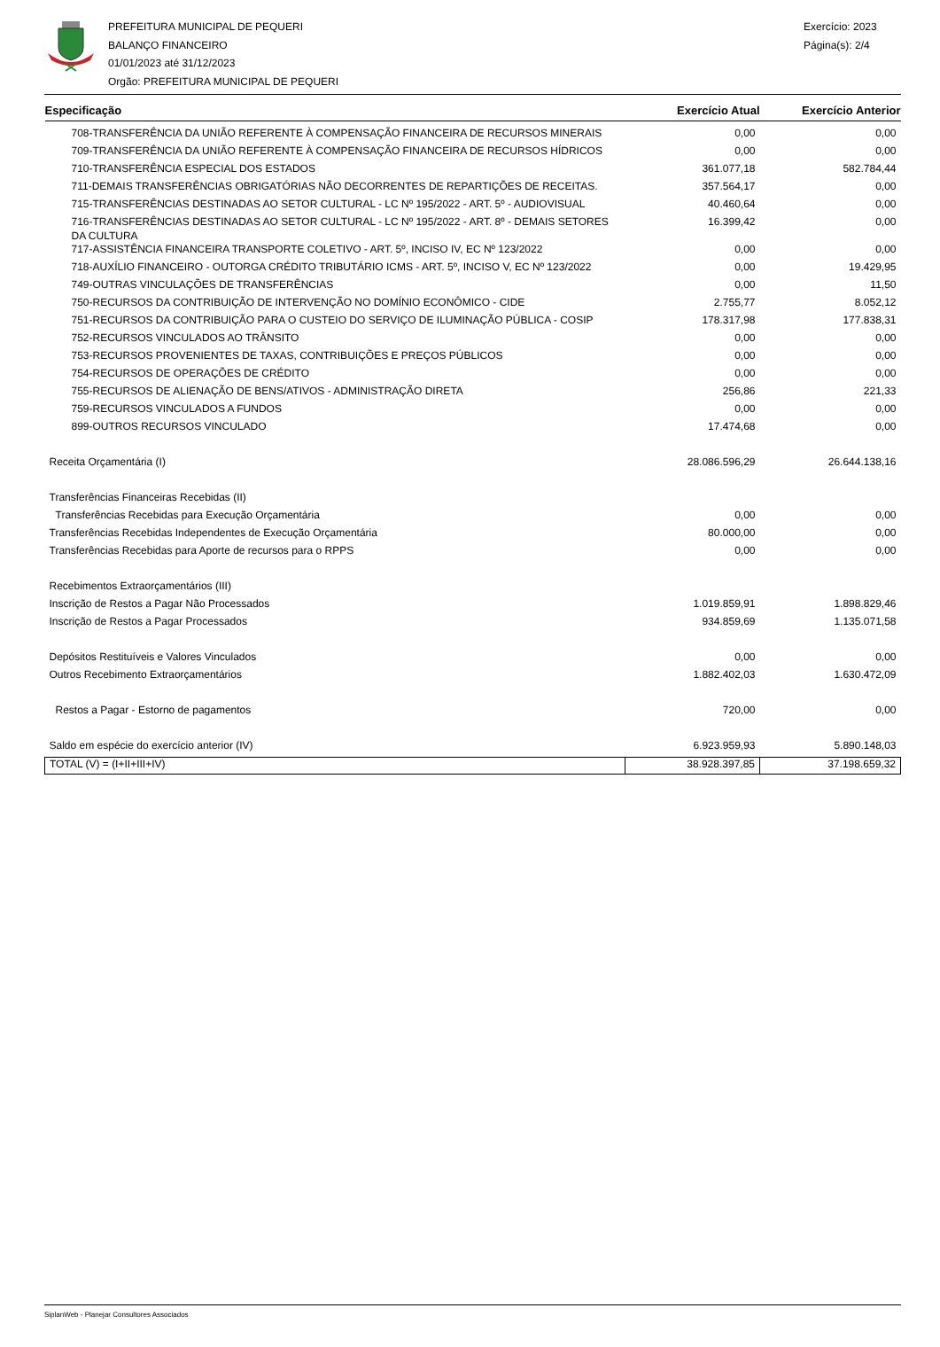PREFEITURA MUNICIPAL DE PEQUERI
BALANÇO FINANCEIRO
01/01/2023 até 31/12/2023
Orgão: PREFEITURA MUNICIPAL DE PEQUERI
Exercício: 2023
Página(s): 2/4
| Especificação | Exercício Atual | Exercício Anterior |
| --- | --- | --- |
| 708-TRANSFERÊNCIA DA UNIÃO REFERENTE À COMPENSAÇÃO FINANCEIRA DE RECURSOS MINERAIS | 0,00 | 0,00 |
| 709-TRANSFERÊNCIA DA UNIÃO REFERENTE À COMPENSAÇÃO FINANCEIRA DE RECURSOS HÍDRICOS | 0,00 | 0,00 |
| 710-TRANSFERÊNCIA ESPECIAL DOS ESTADOS | 361.077,18 | 582.784,44 |
| 711-DEMAIS TRANSFERÊNCIAS OBRIGATÓRIAS NÃO DECORRENTES DE REPARTIÇÕES DE RECEITAS. | 357.564,17 | 0,00 |
| 715-TRANSFERÊNCIAS DESTINADAS AO SETOR CULTURAL - LC Nº 195/2022 - ART. 5º - AUDIOVISUAL | 40.460,64 | 0,00 |
| 716-TRANSFERÊNCIAS DESTINADAS AO SETOR CULTURAL - LC Nº 195/2022 - ART. 8º - DEMAIS SETORES DA CULTURA | 16.399,42 | 0,00 |
| 717-ASSISTÊNCIA FINANCEIRA TRANSPORTE COLETIVO - ART. 5º, INCISO IV, EC Nº 123/2022 | 0,00 | 0,00 |
| 718-AUXÍLIO FINANCEIRO - OUTORGA CRÉDITO TRIBUTÁRIO ICMS - ART. 5º, INCISO V, EC Nº 123/2022 | 0,00 | 19.429,95 |
| 749-OUTRAS VINCULAÇÕES DE TRANSFERÊNCIAS | 0,00 | 11,50 |
| 750-RECURSOS DA CONTRIBUIÇÃO DE INTERVENÇÃO NO DOMÍNIO ECONÔMICO - CIDE | 2.755,77 | 8.052,12 |
| 751-RECURSOS DA CONTRIBUIÇÃO PARA O CUSTEIO DO SERVIÇO DE ILUMINAÇÃO PÚBLICA - COSIP | 178.317,98 | 177.838,31 |
| 752-RECURSOS VINCULADOS AO TRÂNSITO | 0,00 | 0,00 |
| 753-RECURSOS PROVENIENTES DE TAXAS, CONTRIBUIÇÕES E PREÇOS PÚBLICOS | 0,00 | 0,00 |
| 754-RECURSOS DE OPERAÇÕES DE CRÉDITO | 0,00 | 0,00 |
| 755-RECURSOS DE ALIENAÇÃO DE BENS/ATIVOS - ADMINISTRAÇÃO DIRETA | 256,86 | 221,33 |
| 759-RECURSOS VINCULADOS A FUNDOS | 0,00 | 0,00 |
| 899-OUTROS RECURSOS VINCULADO | 17.474,68 | 0,00 |
| Receita Orçamentária (I) | 28.086.596,29 | 26.644.138,16 |
| Transferências Financeiras Recebidas (II) | | |
| Transferências Recebidas para Execução Orçamentária | 0,00 | 0,00 |
| Transferências Recebidas Independentes de Execução Orçamentária | 80.000,00 | 0,00 |
| Transferências Recebidas para Aporte de recursos para o RPPS | 0,00 | 0,00 |
| Recebimentos Extraorçamentários (III) | | |
| Inscrição de Restos a Pagar Não Processados | 1.019.859,91 | 1.898.829,46 |
| Inscrição de Restos a Pagar Processados | 934.859,69 | 1.135.071,58 |
| Depósitos Restituíveis e Valores Vinculados | 0,00 | 0,00 |
| Outros Recebimento Extraorçamentários | 1.882.402,03 | 1.630.472,09 |
| Restos a Pagar - Estorno de pagamentos | 720,00 | 0,00 |
| Saldo em espécie do exercício anterior (IV) | 6.923.959,93 | 5.890.148,03 |
| TOTAL (V) = (I+II+III+IV) | 38.928.397,85 | 37.198.659,32 |
SiplanWeb - Planejar Consultores Associados